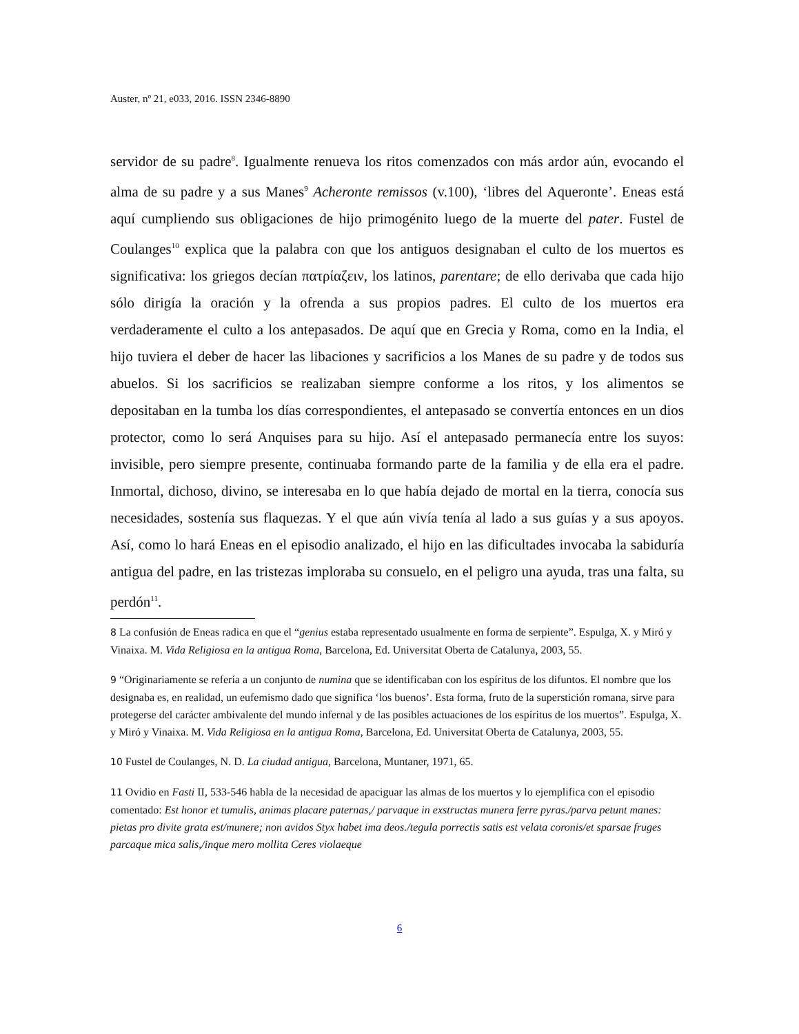Auster, nº 21, e033, 2016. ISSN 2346-8890
servidor de su padre<sup>8</sup>. Igualmente renueva los ritos comenzados con más ardor aún, evocando el alma de su padre y a sus Manes<sup>9</sup> Acheronte remissos (v.100), ‘libres del Aqueronte’. Eneas está aquí cumpliendo sus obligaciones de hijo primogénito luego de la muerte del pater. Fustel de Coulanges<sup>10</sup> explica que la palabra con que los antiguos designaban el culto de los muertos es significativa: los griegos decían πατρίαζειν, los latinos, parentare; de ello derivaba que cada hijo sólo dirigía la oración y la ofrenda a sus propios padres. El culto de los muertos era verdaderamente el culto a los antepasados. De aquí que en Grecia y Roma, como en la India, el hijo tuviera el deber de hacer las libaciones y sacrificios a los Manes de su padre y de todos sus abuelos. Si los sacrificios se realizaban siempre conforme a los ritos, y los alimentos se depositaban en la tumba los días correspondientes, el antepasado se convertía entonces en un dios protector, como lo será Anquises para su hijo. Así el antepasado permanecía entre los suyos: invisible, pero siempre presente, continuaba formando parte de la familia y de ella era el padre. Inmortal, dichoso, divino, se interesaba en lo que había dejado de mortal en la tierra, conocía sus necesidades, sostenía sus flaquezas. Y el que aún vivía tenía al lado a sus guías y a sus apoyos. Así, como lo hará Eneas en el episodio analizado, el hijo en las dificultades invocaba la sabiduría antigua del padre, en las tristezas imploraba su consuelo, en el peligro una ayuda, tras una falta, su perdón<sup>11</sup>.
8 La confusión de Eneas radica en que el “genius estaba representado usualmente en forma de serpiente”. Espulga, X. y Miró y Vinaixa. M. Vida Religiosa en la antigua Roma, Barcelona, Ed. Universitat Oberta de Catalunya, 2003, 55.
9 “Originariamente se refería a un conjunto de numina que se identificaban con los espíritus de los difuntos. El nombre que los designaba es, en realidad, un eufemismo dado que significa ‘los buenos’. Esta forma, fruto de la superstición romana, sirve para protegerse del carácter ambivalente del mundo infernal y de las posibles actuaciones de los espíritus de los muertos”. Espulga, X. y Miró y Vinaixa. M. Vida Religiosa en la antigua Roma, Barcelona, Ed. Universitat Oberta de Catalunya, 2003, 55.
10 Fustel de Coulanges, N. D. La ciudad antigua, Barcelona, Muntaner, 1971, 65.
11 Ovidio en Fasti II, 533-546 habla de la necesidad de apaciguar las almas de los muertos y lo ejemplifica con el episodio comentado: Est honor et tumulis, animas placare paternas,/ parvaque in exstructas munera ferre pyras./parva petunt manes: pietas pro divite grata est/munere; non avidos Styx habet ima deos./tegula porrectis satis est velata coronis/et sparsae fruges parcaque mica salis,/inque mero mollita Ceres violaeque
6